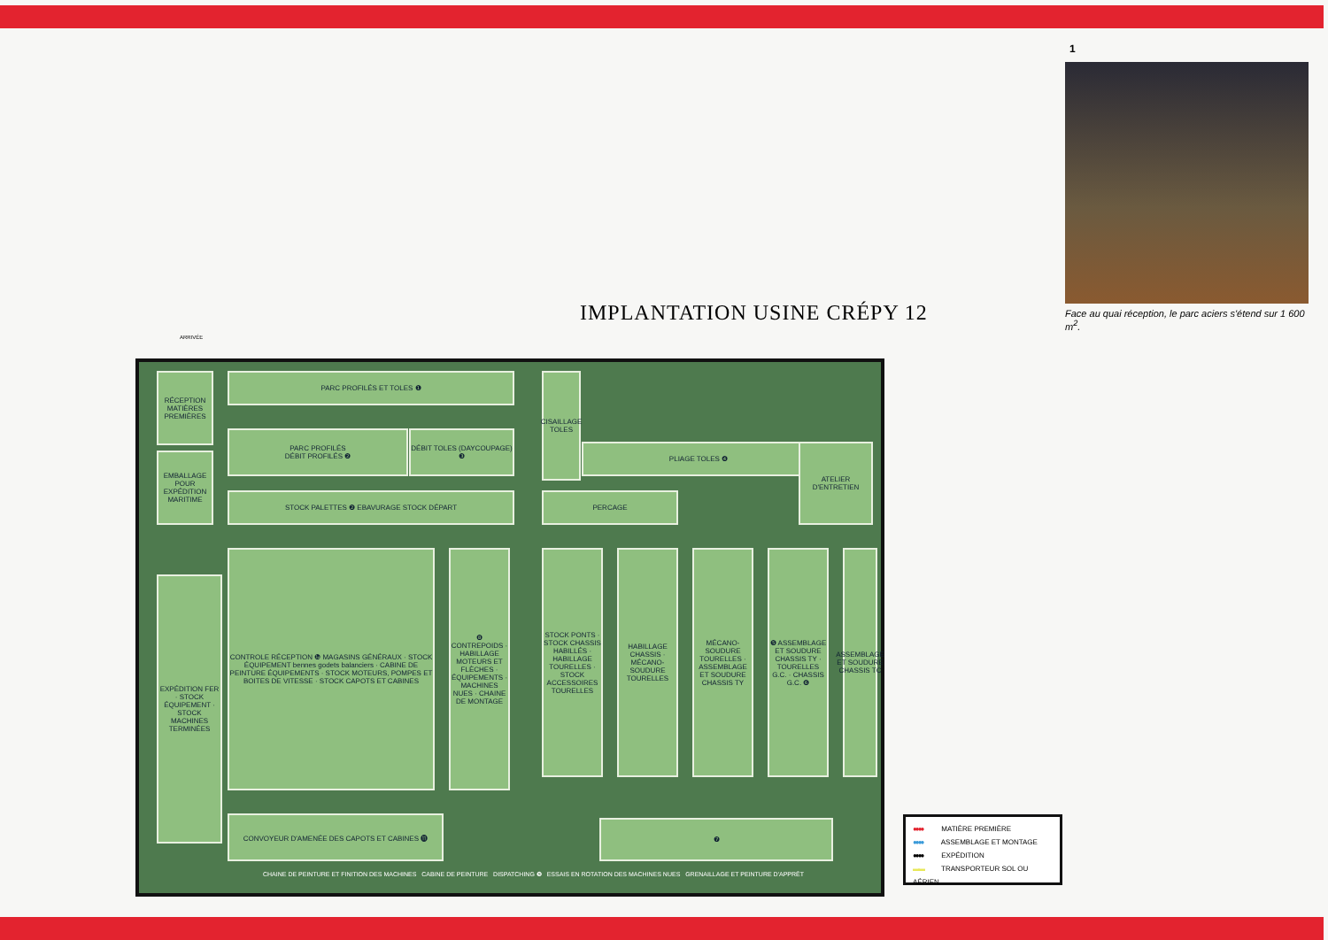1
Face au quai réception, le parc aciers s'étend sur 1 600 m<sup>2</sup>.
IMPLANTATION USINE CRÉPY 12
ARRIVÉE
RÉCEPTION MATIÈRES PREMIÈRES
PARC PROFILÉS ET TOLES ❶
CISAILLAGE TOLES
PARC PROFILÉS
DÉBIT PROFILÉS ❷
DÉBIT TOLES (DAYCOUPAGE) ❸
PLIAGE TOLES ❹
ATELIER D'ENTRETIEN
EMBALLAGE POUR EXPÉDITION MARITIME
STOCK PALETTES ❷ EBAVURAGE STOCK DÉPART PERCAGE
EXPÉDITION FER · STOCK ÉQUIPEMENT · STOCK MACHINES TERMINÉES
CONTROLE RÉCEPTION ❿ MAGASINS GÉNÉRAUX · STOCK ÉQUIPEMENT bennes godets balanciers · CABINE DE PEINTURE ÉQUIPEMENTS · STOCK MOTEURS, POMPES ET BOITES DE VITESSE · STOCK CAPOTS ET CABINES
❽ CONTREPOIDS · HABILLAGE MOTEURS ET FLÈCHES · ÉQUIPEMENTS · MACHINES NUES · CHAINE DE MONTAGE
STOCK PONTS · STOCK CHASSIS HABILLÉS · HABILLAGE TOURELLES · STOCK ACCESSOIRES TOURELLES
HABILLAGE CHASSIS · MÉCANO-SOUDURE TOURELLES
MÉCANO-SOUDURE TOURELLES · ASSEMBLAGE ET SOUDURE CHASSIS TY
❺ ASSEMBLAGE ET SOUDURE CHASSIS TY · TOURELLES G.C. · CHASSIS G.C. ❻
ASSEMBLAGE ET SOUDURE CHASSIS TC
CONVOYEUR D'AMENÉE DES CAPOTS ET CABINES ⓫
❼
CHAINE DE PEINTURE ET FINITION DES MACHINES CABINE DE PEINTURE DISPATCHING ❾ ESSAIS EN ROTATION DES MACHINES NUES GRENAILLAGE ET PEINTURE D'APPRÊT
●●●● MATIÈRE PREMIÈRE
●●●● ASSEMBLAGE ET MONTAGE
●●●● EXPÉDITION
▬▬ TRANSPORTEUR SOL OU AÉRIEN